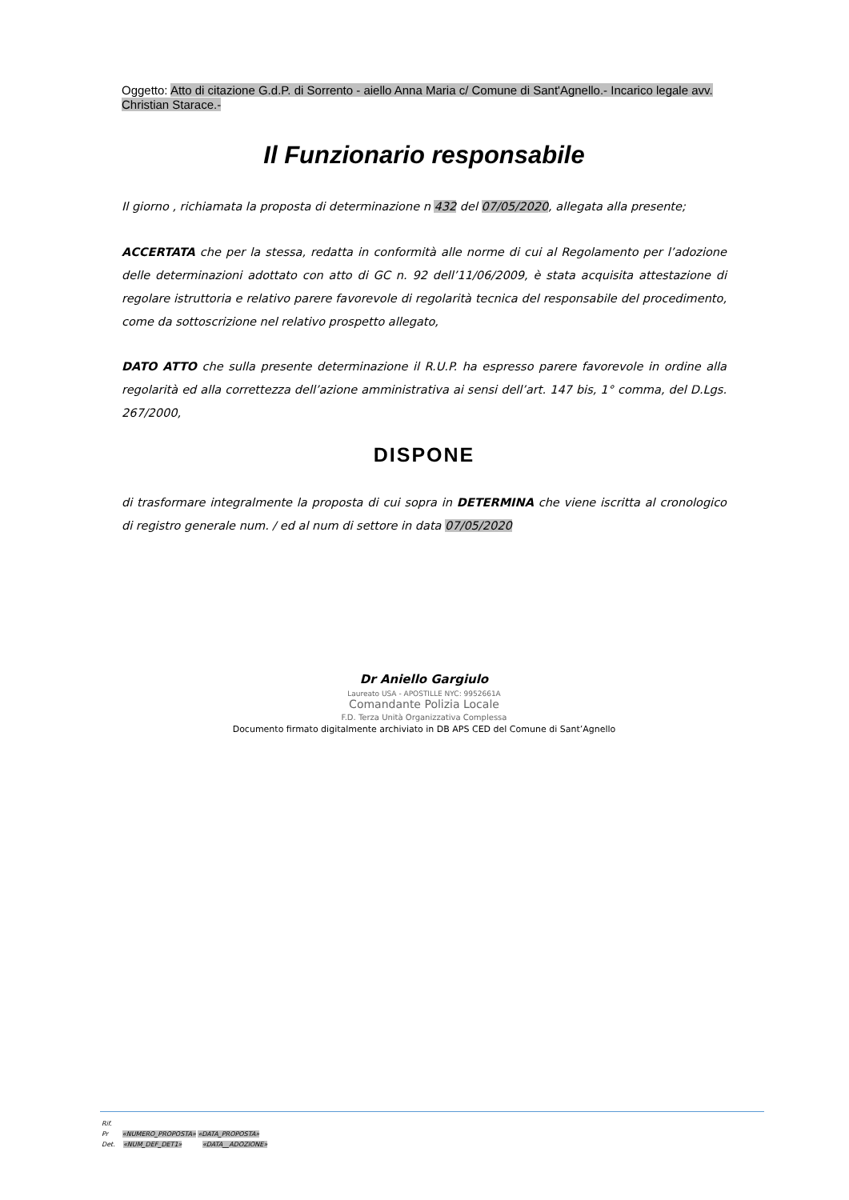Oggetto: Atto di citazione G.d.P. di Sorrento - aiello Anna Maria c/ Comune di Sant'Agnello.- Incarico legale avv. Christian Starace.-
Il Funzionario responsabile
Il giorno , richiamata la proposta di determinazione n 432 del 07/05/2020, allegata alla presente;
ACCERTATA che per la stessa, redatta in conformità alle norme di cui al Regolamento per l’adozione delle determinazioni adottato con atto di GC n. 92 dell’11/06/2009, è stata acquisita attestazione di regolare istruttoria e relativo parere favorevole di regolarità tecnica del responsabile del procedimento, come da sottoscrizione nel relativo prospetto allegato,
DATO ATTO che sulla presente determinazione il R.U.P. ha espresso parere favorevole in ordine alla regolarità ed alla correttezza dell’azione amministrativa ai sensi dell’art. 147 bis, 1° comma, del D.Lgs. 267/2000,
DISPONE
di trasformare integralmente la proposta di cui sopra in DETERMINA che viene iscritta al cronologico di registro generale num. / ed al num di settore in data 07/05/2020
Dr Aniello Gargiulo
Laureato USA - APOSTILLE NYC: 9952661A
Comandante Polizia Locale
F.D. Terza Unità Organizzativa Complessa
Documento firmato digitalmente archiviato in DB APS CED del Comune di Sant’Agnello
Rif.
Pr «NUMERO_PROPOSTA» «DATA_PROPOSTA»
Det. «NUM_DEF_DET1» «DATA__ADOZIONE»